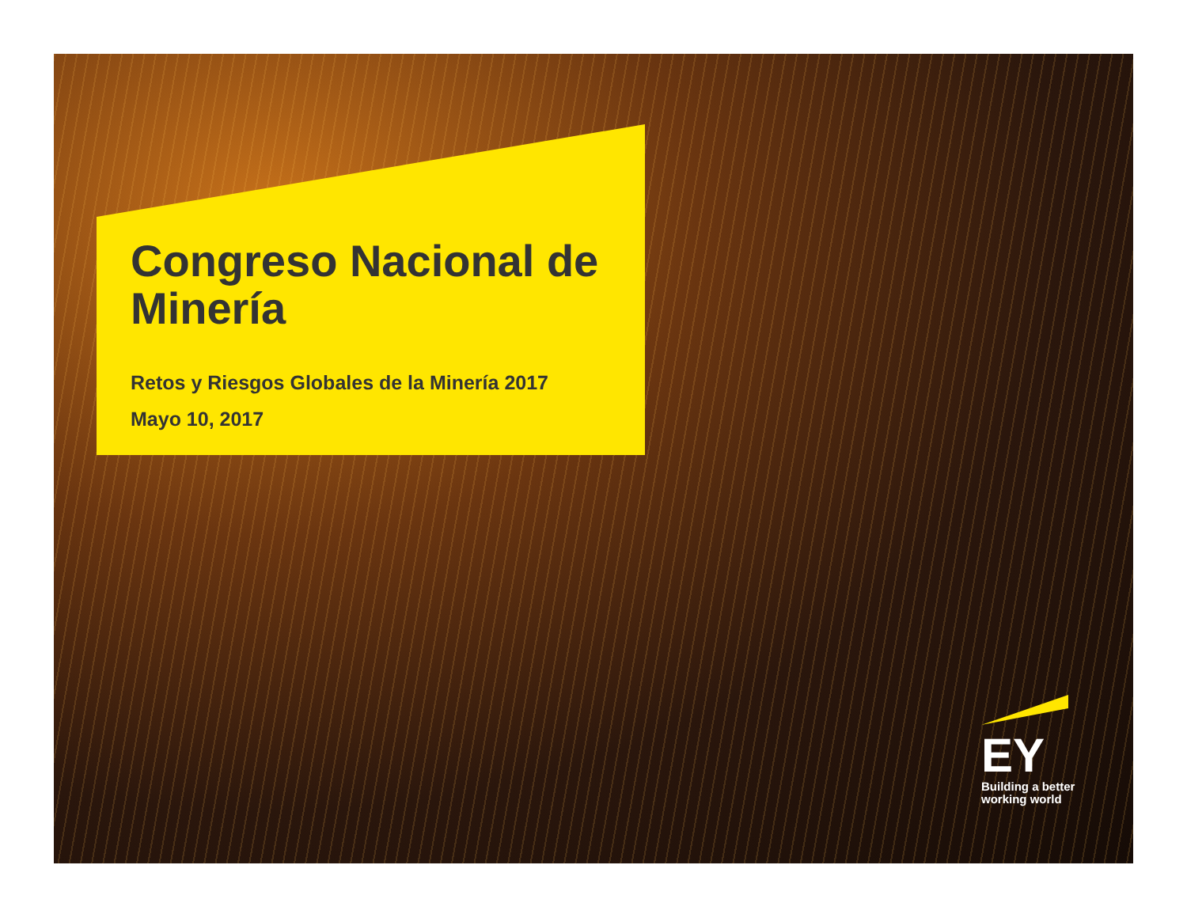Congreso Nacional de Minería
Retos y Riesgos Globales de la Minería 2017
Mayo 10, 2017
EY
Building a better
working world